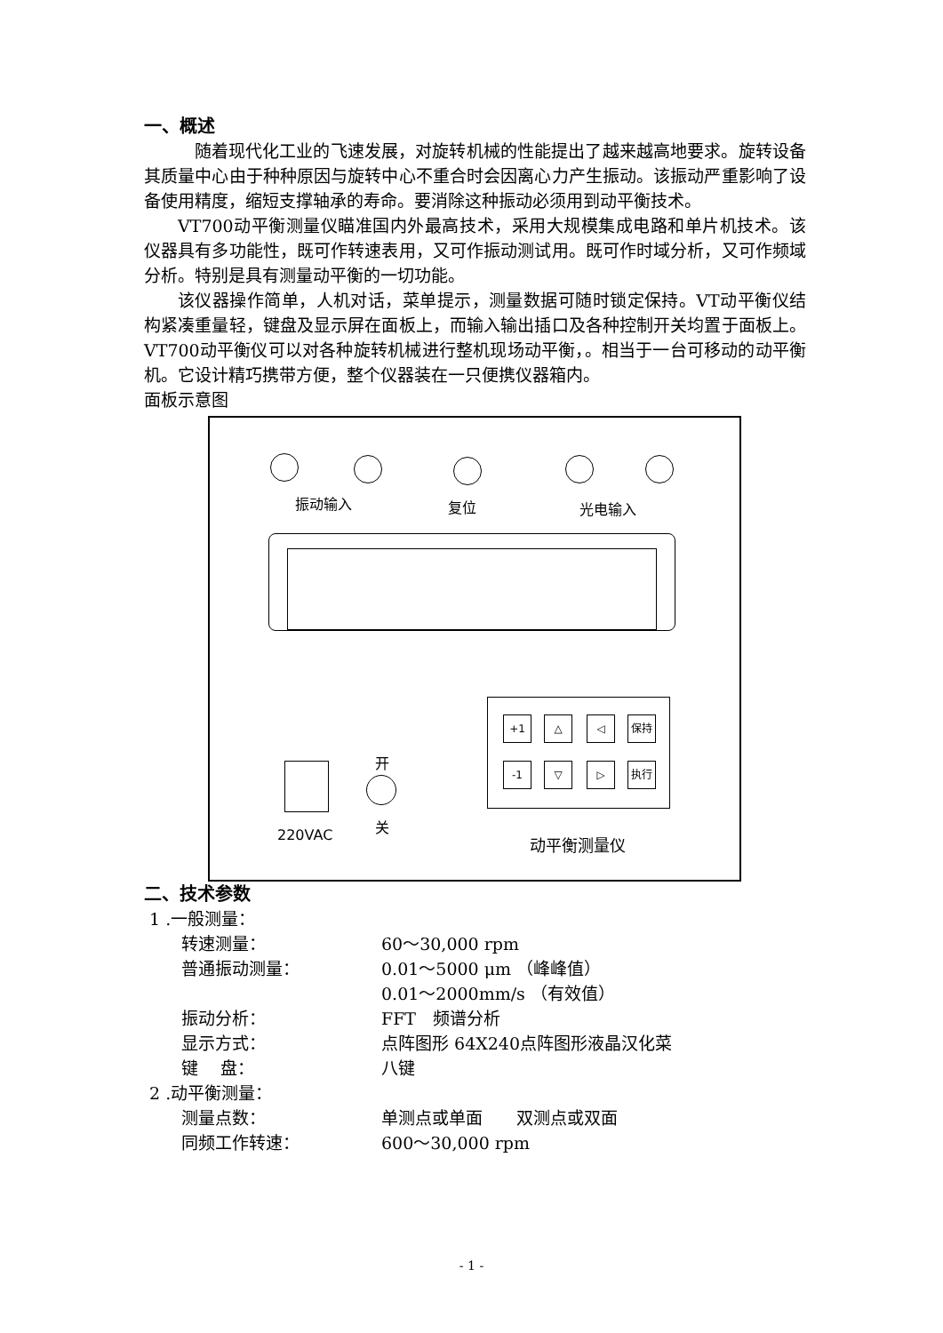一、概述
随着现代化工业的飞速发展，对旋转机械的性能提出了越来越高地要求。旋转设备其质量中心由于种种原因与旋转中心不重合时会因离心力产生振动。该振动严重影响了设备使用精度，缩短支撑轴承的寿命。要消除这种振动必须用到动平衡技术。
VT700动平衡测量仪瞄准国内外最高技术，采用大规模集成电路和单片机技术。该仪器具有多功能性，既可作转速表用，又可作振动测试用。既可作时域分析，又可作频域分析。特别是具有测量动平衡的一切功能。
该仪器操作简单，人机对话，菜单提示，测量数据可随时锁定保持。VT动平衡仪结构紧凑重量轻，键盘及显示屏在面板上，而输入输出插口及各种控制开关均置于面板上。VT700动平衡仪可以对各种旋转机械进行整机现场动平衡，。相当于一台可移动的动平衡机。它设计精巧携带方便，整个仪器装在一只便携仪器箱内。
面板示意图
振动输入 复位 光电输入
+1 △ ◁ 保持
-1 ▽ ▷ 执行
220VAC
开
关
动平衡测量仪
二、技术参数
1 .一般测量：
转速测量： 60～30,000 rpm
普通振动测量： 0.01～5000 μm （峰峰值）
0.01～2000mm/s （有效值）
振动分析： FFT　频谱分析
显示方式： 点阵图形 64X240点阵图形液晶汉化菜
键　 盘： 八键
2 .动平衡测量：
测量点数： 单测点或单面　　双测点或双面
同频工作转速： 600～30,000 rpm
- 1 -